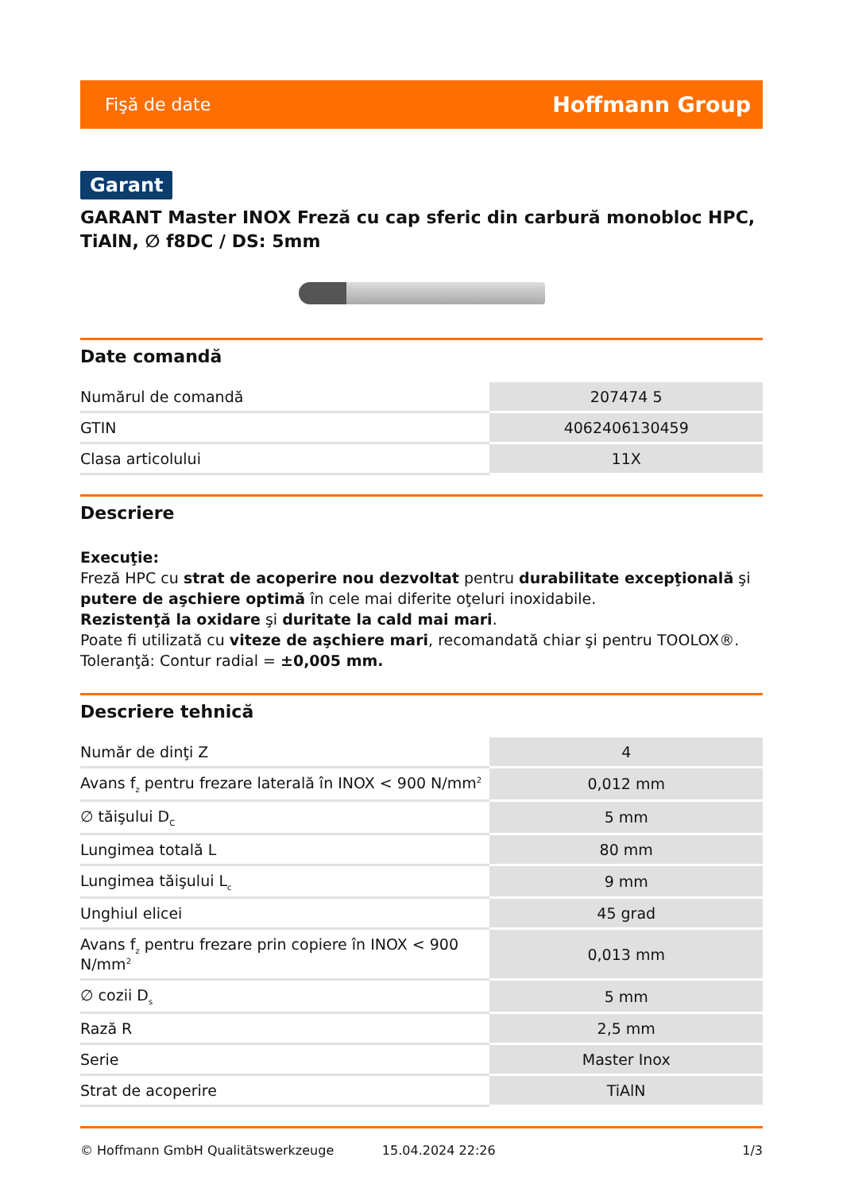Fişă de date Hoffmann Group
Garant
GARANT Master INOX Freză cu cap sferic din carbură monobloc HPC, TiAlN, ∅ f8DC / DS: 5mm
Date comandă
| Numărul de comandă | 207474 5 |
| GTIN | 4062406130459 |
| Clasa articolului | 11X |
Descriere
Execuţie:
Freză HPC cu strat de acoperire nou dezvoltat pentru durabilitate excepţională şi putere de aşchiere optimă în cele mai diferite oţeluri inoxidabile.
Rezistenţă la oxidare şi duritate la cald mai mari.
Poate fi utilizată cu viteze de aşchiere mari, recomandată chiar şi pentru TOOLOX®.
Toleranţă: Contur radial = ±0,005 mm.
Descriere tehnică
| Număr de dinţi Z | 4 |
| Avans f<sub>z</sub> pentru frezare laterală în INOX < 900 N/mm<sup>2</sup> | 0,012 mm |
| ∅ tăişului D<sub>C</sub> | 5 mm |
| Lungimea totală L | 80 mm |
| Lungimea tăişului L<sub>c</sub> | 9 mm |
| Unghiul elicei | 45 grad |
| Avans f<sub>z</sub> pentru frezare prin copiere în INOX < 900 N/mm<sup>2</sup> | 0,013 mm |
| ∅ cozii D<sub>s</sub> | 5 mm |
| Rază R | 2,5 mm |
| Serie | Master Inox |
| Strat de acoperire | TiAlN |
© Hoffmann GmbH Qualitätswerkzeuge 15.04.2024 22:26 1/3